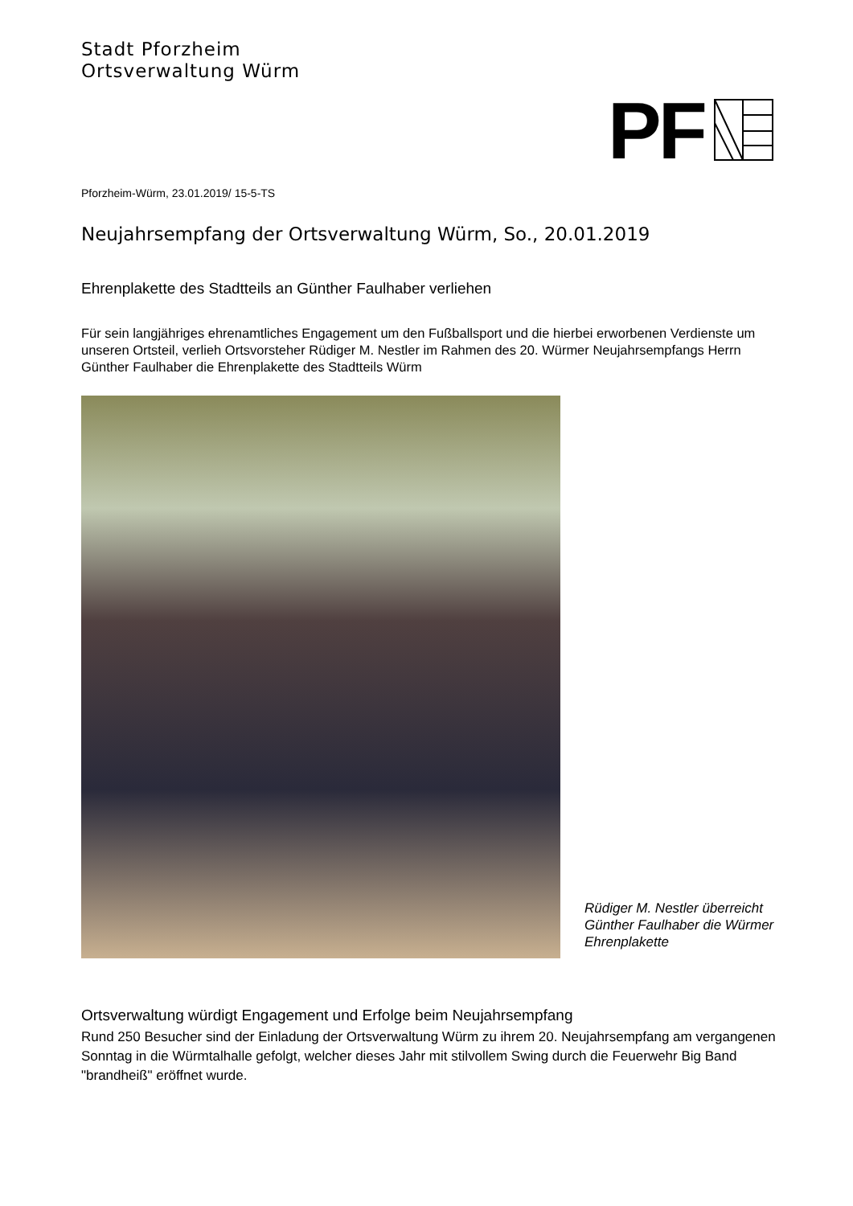Stadt Pforzheim
Ortsverwaltung Würm
PF
Pforzheim-Würm, 23.01.2019/ 15-5-TS
Neujahrsempfang der Ortsverwaltung Würm, So., 20.01.2019
Ehrenplakette des Stadtteils an Günther Faulhaber verliehen
Für sein langjähriges ehrenamtliches Engagement um den Fußballsport und die hierbei erworbenen Verdienste um unseren Ortsteil, verlieh Ortsvorsteher Rüdiger M. Nestler im Rahmen des 20. Würmer Neujahrsempfangs Herrn Günther Faulhaber die Ehrenplakette des Stadtteils Würm
Rüdiger M. Nestler überreicht Günther Faulhaber die Würmer Ehrenplakette
Ortsverwaltung würdigt Engagement und Erfolge beim Neujahrsempfang
Rund 250 Besucher sind der Einladung der Ortsverwaltung Würm zu ihrem 20. Neujahrsempfang am vergangenen Sonntag in die Würmtalhalle gefolgt, welcher dieses Jahr mit stilvollem Swing durch die Feuerwehr Big Band "brandheiß" eröffnet wurde.